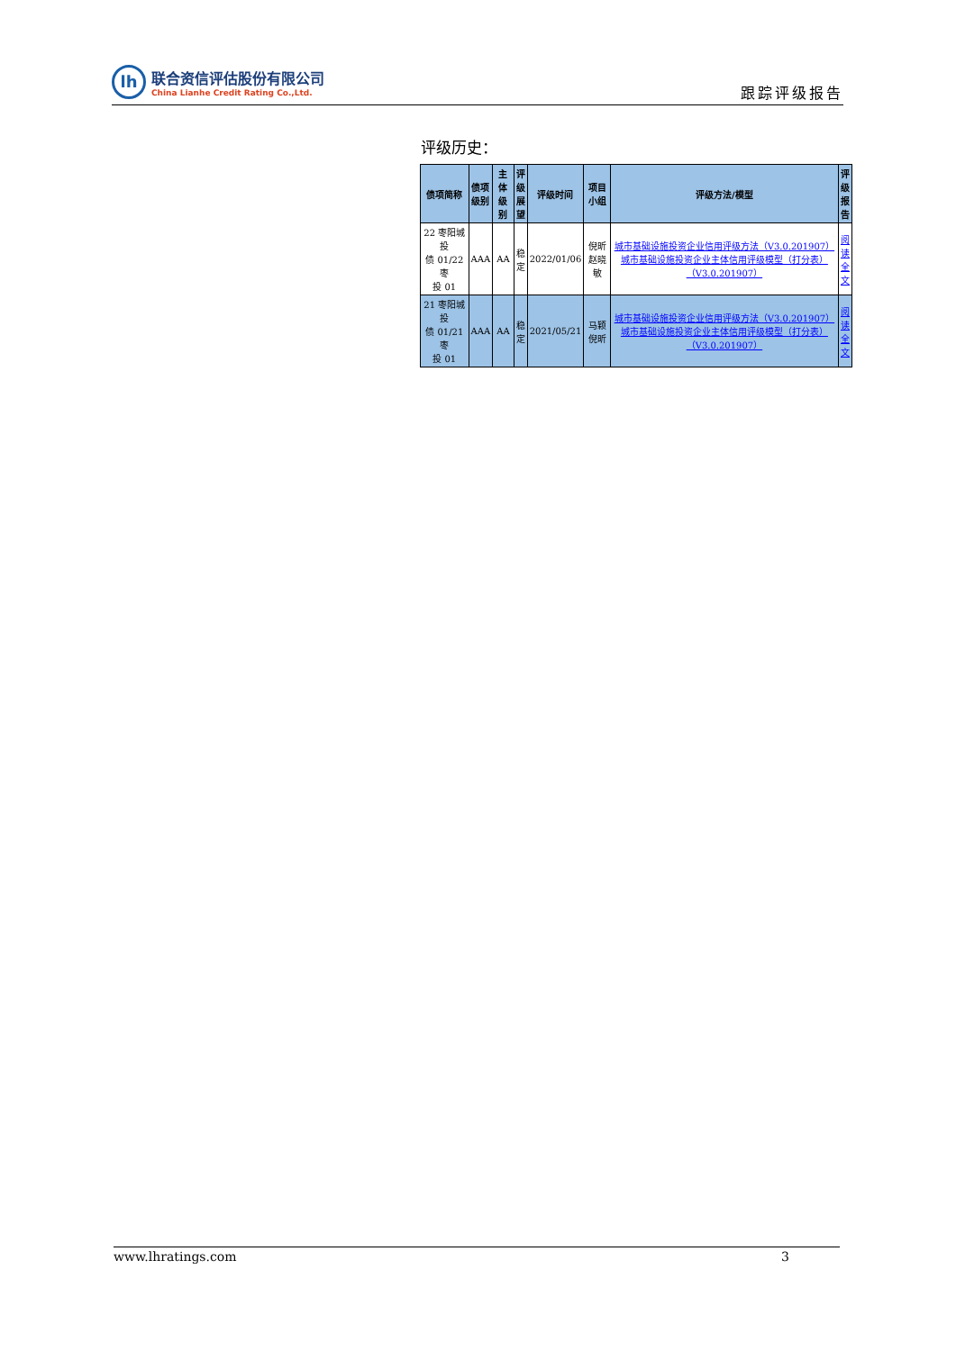lh
联合资信评估股份有限公司
China Lianhe Credit Rating Co.,Ltd.
跟踪评级报告
评级历史：
| 债项简称 | 债项 级别 | 主体 级别 | 评 级 展 望 | 评级时间 | 项目 小组 | 评级方法/模型 | 评 级 报 告 |
| --- | --- | --- | --- | --- | --- | --- | --- |
| 22 枣阳城投 债 01/22 枣 投 01 | AAA | AA | 稳 定 | 2022/01/06 | 倪昕 赵晓敏 | 城市基础设施投资企业信用评级方法（V3.0.201907） 城市基础设施投资企业主体信用评级模型（打分表）（V3.0.201907） | 阅 读 全 文 |
| 21 枣阳城投 债 01/21 枣 投 01 | AAA | AA | 稳 定 | 2021/05/21 | 马颖 倪昕 | 城市基础设施投资企业信用评级方法（V3.0.201907） 城市基础设施投资企业主体信用评级模型（打分表）（V3.0.201907） | 阅 读 全 文 |
www.lhratings.com 3